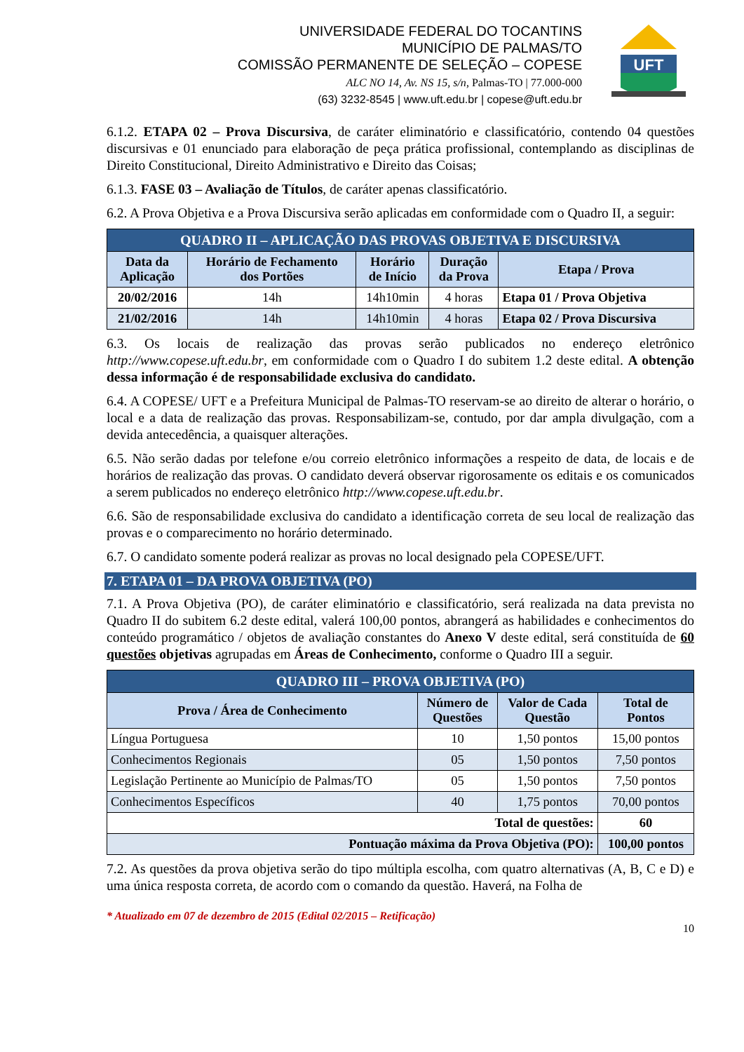UNIVERSIDADE FEDERAL DO TOCANTINS
MUNICÍPIO DE PALMAS/TO
COMISSÃO PERMANENTE DE SELEÇÃO – COPESE
ALC NO 14, Av. NS 15, s/n, Palmas-TO | 77.000-000
(63) 3232-8545 | www.uft.edu.br | copese@uft.edu.br
UFT
6.1.2. ETAPA 02 – Prova Discursiva, de caráter eliminatório e classificatório, contendo 04 questões discursivas e 01 enunciado para elaboração de peça prática profissional, contemplando as disciplinas de Direito Constitucional, Direito Administrativo e Direito das Coisas;
6.1.3. FASE 03 – Avaliação de Títulos, de caráter apenas classificatório.
6.2. A Prova Objetiva e a Prova Discursiva serão aplicadas em conformidade com o Quadro II, a seguir:
| QUADRO II – APLICAÇÃO DAS PROVAS OBJETIVA E DISCURSIVA | | | | |
| Data da Aplicação | Horário de Fechamento dos Portões | Horário de Início | Duração da Prova | Etapa / Prova |
| 20/02/2016 | 14h | 14h10min | 4 horas | Etapa 01 / Prova Objetiva |
| 21/02/2016 | 14h | 14h10min | 4 horas | Etapa 02 / Prova Discursiva |
6.3. Os locais de realização das provas serão publicados no endereço eletrônico http://www.copese.uft.edu.br, em conformidade com o Quadro I do subitem 1.2 deste edital. A obtenção dessa informação é de responsabilidade exclusiva do candidato.
6.4. A COPESE/ UFT e a Prefeitura Municipal de Palmas-TO reservam-se ao direito de alterar o horário, o local e a data de realização das provas. Responsabilizam-se, contudo, por dar ampla divulgação, com a devida antecedência, a quaisquer alterações.
6.5. Não serão dadas por telefone e/ou correio eletrônico informações a respeito de data, de locais e de horários de realização das provas. O candidato deverá observar rigorosamente os editais e os comunicados a serem publicados no endereço eletrônico http://www.copese.uft.edu.br.
6.6. São de responsabilidade exclusiva do candidato a identificação correta de seu local de realização das provas e o comparecimento no horário determinado.
6.7. O candidato somente poderá realizar as provas no local designado pela COPESE/UFT.
7. ETAPA 01 – DA PROVA OBJETIVA (PO)
7.1. A Prova Objetiva (PO), de caráter eliminatório e classificatório, será realizada na data prevista no Quadro II do subitem 6.2 deste edital, valerá 100,00 pontos, abrangerá as habilidades e conhecimentos do conteúdo programático / objetos de avaliação constantes do Anexo V deste edital, será constituída de 60 questões objetivas agrupadas em Áreas de Conhecimento, conforme o Quadro III a seguir.
| QUADRO III – PROVA OBJETIVA (PO) | | | |
| Prova / Área de Conhecimento | Número de Questões | Valor de Cada Questão | Total de Pontos |
| Língua Portuguesa | 10 | 1,50 pontos | 15,00 pontos |
| Conhecimentos Regionais | 05 | 1,50 pontos | 7,50 pontos |
| Legislação Pertinente ao Município de Palmas/TO | 05 | 1,50 pontos | 7,50 pontos |
| Conhecimentos Específicos | 40 | 1,75 pontos | 70,00 pontos |
| Total de questões: | | | 60 |
| Pontuação máxima da Prova Objetiva (PO): | | | 100,00 pontos |
7.2. As questões da prova objetiva serão do tipo múltipla escolha, com quatro alternativas (A, B, C e D) e uma única resposta correta, de acordo com o comando da questão. Haverá, na Folha de
* Atualizado em 07 de dezembro de 2015 (Edital 02/2015 – Retificação)
10